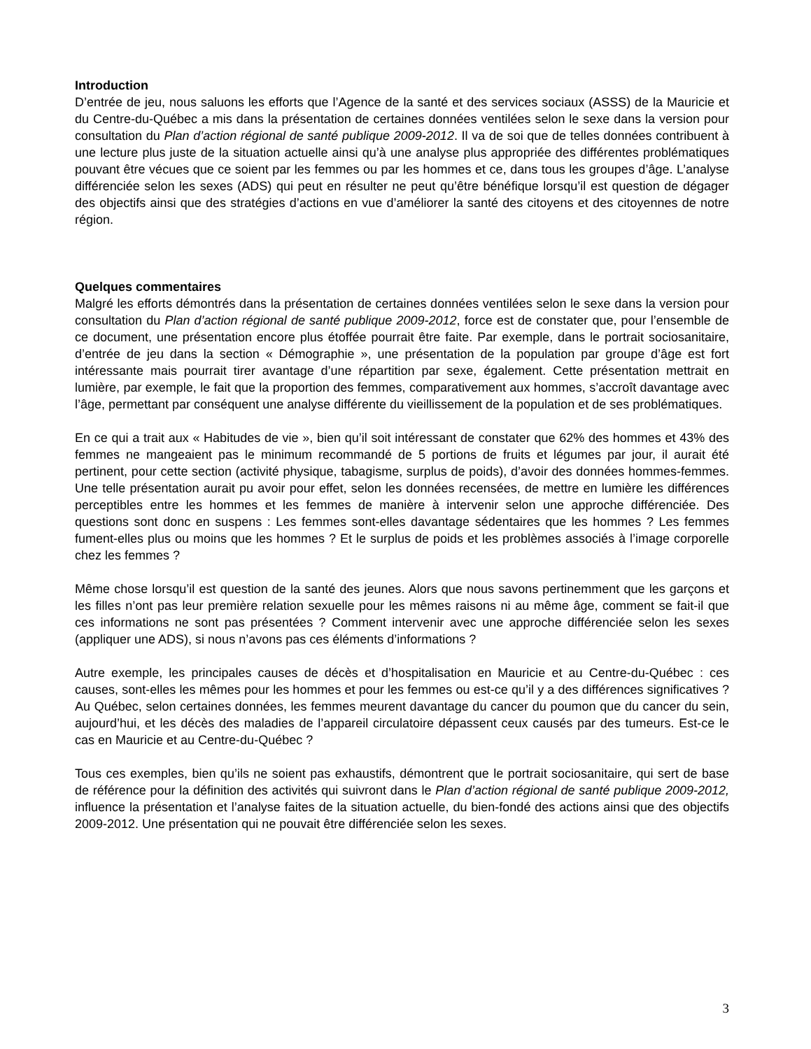Introduction
D’entrée de jeu, nous saluons les efforts que l’Agence de la santé et des services sociaux (ASSS) de la Mauricie et du Centre-du-Québec a mis dans la présentation de certaines données ventilées selon le sexe dans la version pour consultation du Plan d’action régional de santé publique 2009-2012. Il va de soi que de telles données contribuent à une lecture plus juste de la situation actuelle ainsi qu’à une analyse plus appropriée des différentes problématiques pouvant être vécues que ce soient par les femmes ou par les hommes et ce, dans tous les groupes d’âge. L’analyse différenciée selon les sexes (ADS) qui peut en résulter ne peut qu’être bénéfique lorsqu’il est question de dégager des objectifs ainsi que des stratégies d’actions en vue d’améliorer la santé des citoyens et des citoyennes de notre région.
Quelques commentaires
Malgré les efforts démontrés dans la présentation de certaines données ventilées selon le sexe dans la version pour consultation du Plan d’action régional de santé publique 2009-2012, force est de constater que, pour l’ensemble de ce document, une présentation encore plus étoffée pourrait être faite. Par exemple, dans le portrait sociosanitaire, d’entrée de jeu dans la section « Démographie », une présentation de la population par groupe d’âge est fort intéressante mais pourrait tirer avantage d’une répartition par sexe, également. Cette présentation mettrait en lumière, par exemple, le fait que la proportion des femmes, comparativement aux hommes, s’accroît davantage avec l’âge, permettant par conséquent une analyse différente du vieillissement de la population et de ses problématiques.
En ce qui a trait aux « Habitudes de vie », bien qu’il soit intéressant de constater que 62% des hommes et 43% des femmes ne mangeaient pas le minimum recommandé de 5 portions de fruits et légumes par jour, il aurait été pertinent, pour cette section (activité physique, tabagisme, surplus de poids), d’avoir des données hommes-femmes. Une telle présentation aurait pu avoir pour effet, selon les données recensées, de mettre en lumière les différences perceptibles entre les hommes et les femmes de manière à intervenir selon une approche différenciée. Des questions sont donc en suspens : Les femmes sont-elles davantage sédentaires que les hommes ? Les femmes fument-elles plus ou moins que les hommes ? Et le surplus de poids et les problèmes associés à l’image corporelle chez les femmes ?
Même chose lorsqu’il est question de la santé des jeunes. Alors que nous savons pertinemment que les garçons et les filles n’ont pas leur première relation sexuelle pour les mêmes raisons ni au même âge, comment se fait-il que ces informations ne sont pas présentées ? Comment intervenir avec une approche différenciée selon les sexes (appliquer une ADS), si nous n’avons pas ces éléments d’informations ?
Autre exemple, les principales causes de décès et d’hospitalisation en Mauricie et au Centre-du-Québec : ces causes, sont-elles les mêmes pour les hommes et pour les femmes ou est-ce qu’il y a des différences significatives ? Au Québec, selon certaines données, les femmes meurent davantage du cancer du poumon que du cancer du sein, aujourd’hui, et les décès des maladies de l’appareil circulatoire dépassent ceux causés par des tumeurs. Est-ce le cas en Mauricie et au Centre-du-Québec ?
Tous ces exemples, bien qu’ils ne soient pas exhaustifs, démontrent que le portrait sociosanitaire, qui sert de base de référence pour la définition des activités qui suivront dans le Plan d’action régional de santé publique 2009-2012, influence la présentation et l’analyse faites de la situation actuelle, du bien-fondé des actions ainsi que des objectifs 2009-2012. Une présentation qui ne pouvait être différenciée selon les sexes.
3